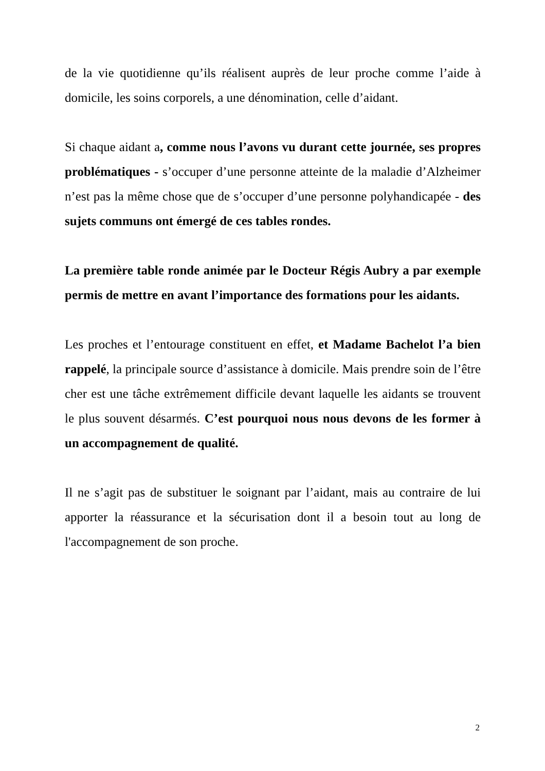de la vie quotidienne qu’ils réalisent auprès de leur proche comme l’aide à domicile, les soins corporels, a une dénomination, celle d’aidant.
Si chaque aidant a, comme nous l’avons vu durant cette journée, ses propres problématiques - s’occuper d’une personne atteinte de la maladie d’Alzheimer n’est pas la même chose que de s’occuper d’une personne polyhandicapée - des sujets communs ont émergé de ces tables rondes.
La première table ronde animée par le Docteur Régis Aubry a par exemple permis de mettre en avant l’importance des formations pour les aidants.
Les proches et l’entourage constituent en effet, et Madame Bachelot l’a bien rappelé, la principale source d’assistance à domicile. Mais prendre soin de l’être cher est une tâche extrêmement difficile devant laquelle les aidants se trouvent le plus souvent désarmés. C’est pourquoi nous nous devons de les former à un accompagnement de qualité.
Il ne s’agit pas de substituer le soignant par l’aidant, mais au contraire de lui apporter la réassurance et la sécurisation dont il a besoin tout au long de l'accompagnement de son proche.
2